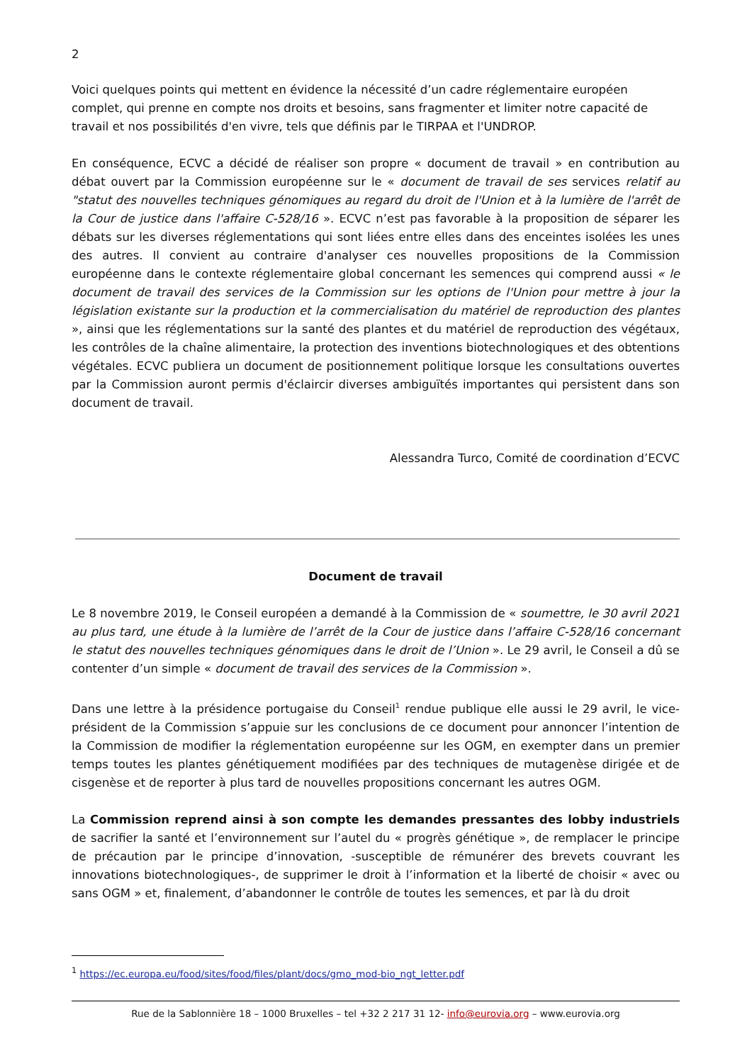2
Voici quelques points qui mettent en évidence la nécessité d’un cadre réglementaire européen complet, qui prenne en compte nos droits et besoins, sans fragmenter et limiter notre capacité de travail et nos possibilités d'en vivre, tels que définis par le TIRPAA et l'UNDROP.
En conséquence, ECVC a décidé de réaliser son propre « document de travail » en contribution au débat ouvert par la Commission européenne sur le « document de travail de ses services relatif au "statut des nouvelles techniques génomiques au regard du droit de l'Union et à la lumière de l'arrêt de la Cour de justice dans l'affaire C-528/16 ». ECVC n’est pas favorable à la proposition de séparer les débats sur les diverses réglementations qui sont liées entre elles dans des enceintes isolées les unes des autres. Il convient au contraire d'analyser ces nouvelles propositions de la Commission européenne dans le contexte réglementaire global concernant les semences qui comprend aussi « le document de travail des services de la Commission sur les options de l'Union pour mettre à jour la législation existante sur la production et la commercialisation du matériel de reproduction des plantes », ainsi que les réglementations sur la santé des plantes et du matériel de reproduction des végétaux, les contrôles de la chaîne alimentaire, la protection des inventions biotechnologiques et des obtentions végétales. ECVC publiera un document de positionnement politique lorsque les consultations ouvertes par la Commission auront permis d'éclaircir diverses ambiguïtés importantes qui persistent dans son document de travail.
Alessandra Turco, Comité de coordination d’ECVC
Document de travail
Le 8 novembre 2019, le Conseil européen a demandé à la Commission de « soumettre, le 30 avril 2021 au plus tard, une étude à la lumière de l’arrêt de la Cour de justice dans l’affaire C-528/16 concernant le statut des nouvelles techniques génomiques dans le droit de l’Union ». Le 29 avril, le Conseil a dû se contenter d’un simple « document de travail des services de la Commission ».
Dans une lettre à la présidence portugaise du Conseil<sup>1</sup> rendue publique elle aussi le 29 avril, le vice-président de la Commission s’appuie sur les conclusions de ce document pour annoncer l’intention de la Commission de modifier la réglementation européenne sur les OGM, en exempter dans un premier temps toutes les plantes génétiquement modifiées par des techniques de mutagenèse dirigée et de cisgenèse et de reporter à plus tard de nouvelles propositions concernant les autres OGM.
La Commission reprend ainsi à son compte les demandes pressantes des lobby industriels de sacrifier la santé et l’environnement sur l’autel du « progrès génétique », de remplacer le principe de précaution par le principe d’innovation, -susceptible de rémunérer des brevets couvrant les innovations biotechnologiques-, de supprimer le droit à l’information et la liberté de choisir « avec ou sans OGM » et, finalement, d’abandonner le contrôle de toutes les semences, et par là du droit
<sup>1</sup> https://ec.europa.eu/food/sites/food/files/plant/docs/gmo_mod-bio_ngt_letter.pdf
Rue de la Sablonnière 18 – 1000 Bruxelles – tel +32 2 217 31 12- info@eurovia.org – www.eurovia.org